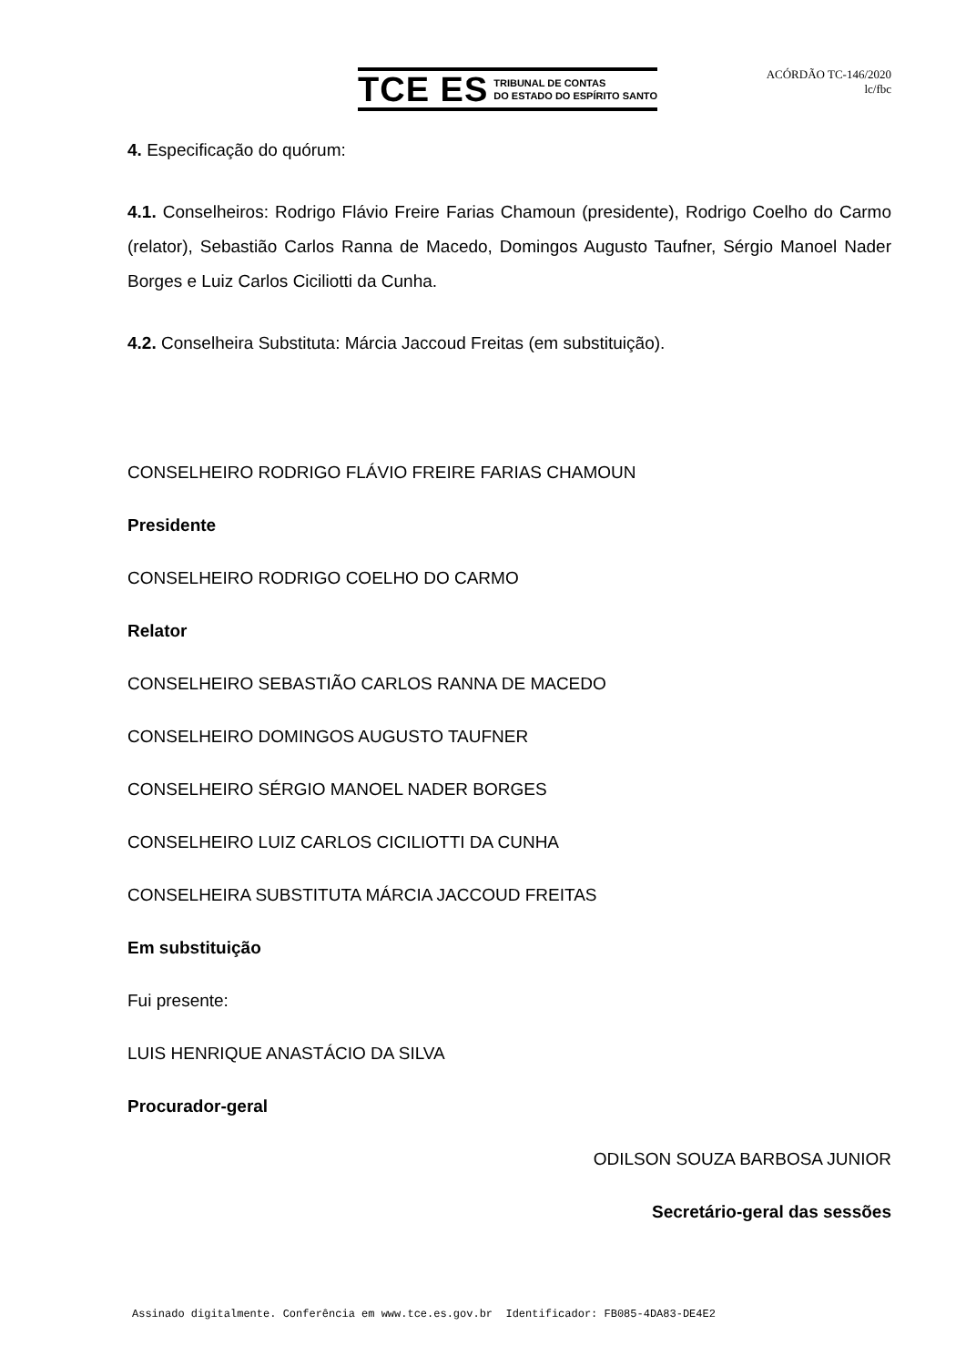TCE ES TRIBUNAL DE CONTAS
DO ESTADO DO ESPÍRITO SANTO
ACÓRDÃO TC-146/2020
lc/fbc
4. Especificação do quórum:
4.1. Conselheiros: Rodrigo Flávio Freire Farias Chamoun (presidente), Rodrigo Coelho do Carmo (relator), Sebastião Carlos Ranna de Macedo, Domingos Augusto Taufner, Sérgio Manoel Nader Borges e Luiz Carlos Ciciliotti da Cunha.
4.2. Conselheira Substituta: Márcia Jaccoud Freitas (em substituição).
CONSELHEIRO RODRIGO FLÁVIO FREIRE FARIAS CHAMOUN
Presidente
CONSELHEIRO RODRIGO COELHO DO CARMO
Relator
CONSELHEIRO SEBASTIÃO CARLOS RANNA DE MACEDO
CONSELHEIRO DOMINGOS AUGUSTO TAUFNER
CONSELHEIRO SÉRGIO MANOEL NADER BORGES
CONSELHEIRO LUIZ CARLOS CICILIOTTI DA CUNHA
CONSELHEIRA SUBSTITUTA MÁRCIA JACCOUD FREITAS
Em substituição
Fui presente:
LUIS HENRIQUE ANASTÁCIO DA SILVA
Procurador-geral
ODILSON SOUZA BARBOSA JUNIOR
Secretário-geral das sessões
Assinado digitalmente. Conferência em www.tce.es.gov.br Identificador: FB085-4DA83-DE4E2